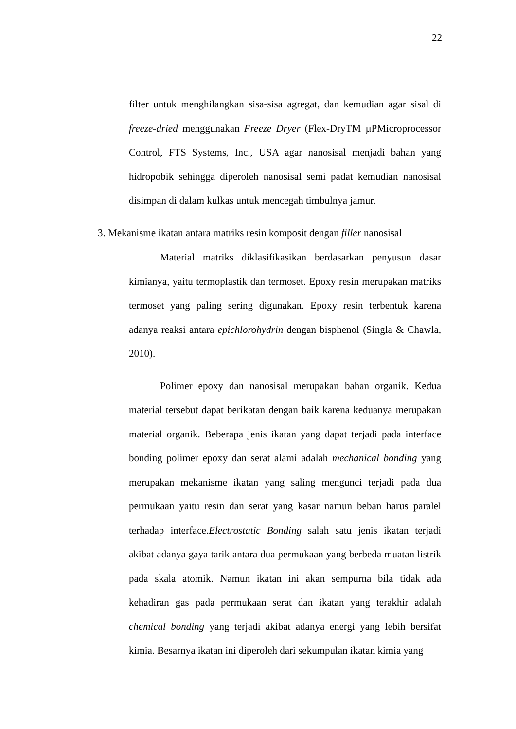22
filter untuk menghilangkan sisa-sisa agregat, dan kemudian agar sisal di freeze-dried menggunakan Freeze Dryer (Flex-DryTM µPMicroprocessor Control, FTS Systems, Inc., USA agar nanosisal menjadi bahan yang hidropobik sehingga diperoleh nanosisal semi padat kemudian nanosisal disimpan di dalam kulkas untuk mencegah timbulnya jamur.
3. Mekanisme ikatan antara matriks resin komposit dengan filler nanosisal
Material matriks diklasifikasikan berdasarkan penyusun dasar kimianya, yaitu termoplastik dan termoset. Epoxy resin merupakan matriks termoset yang paling sering digunakan. Epoxy resin terbentuk karena adanya reaksi antara epichlorohydrin dengan bisphenol (Singla & Chawla, 2010).
Polimer epoxy dan nanosisal merupakan bahan organik. Kedua material tersebut dapat berikatan dengan baik karena keduanya merupakan material organik. Beberapa jenis ikatan yang dapat terjadi pada interface bonding polimer epoxy dan serat alami adalah mechanical bonding yang merupakan mekanisme ikatan yang saling mengunci terjadi pada dua permukaan yaitu resin dan serat yang kasar namun beban harus paralel terhadap interface.Electrostatic Bonding salah satu jenis ikatan terjadi akibat adanya gaya tarik antara dua permukaan yang berbeda muatan listrik pada skala atomik. Namun ikatan ini akan sempurna bila tidak ada kehadiran gas pada permukaan serat dan ikatan yang terakhir adalah chemical bonding yang terjadi akibat adanya energi yang lebih bersifat kimia. Besarnya ikatan ini diperoleh dari sekumpulan ikatan kimia yang